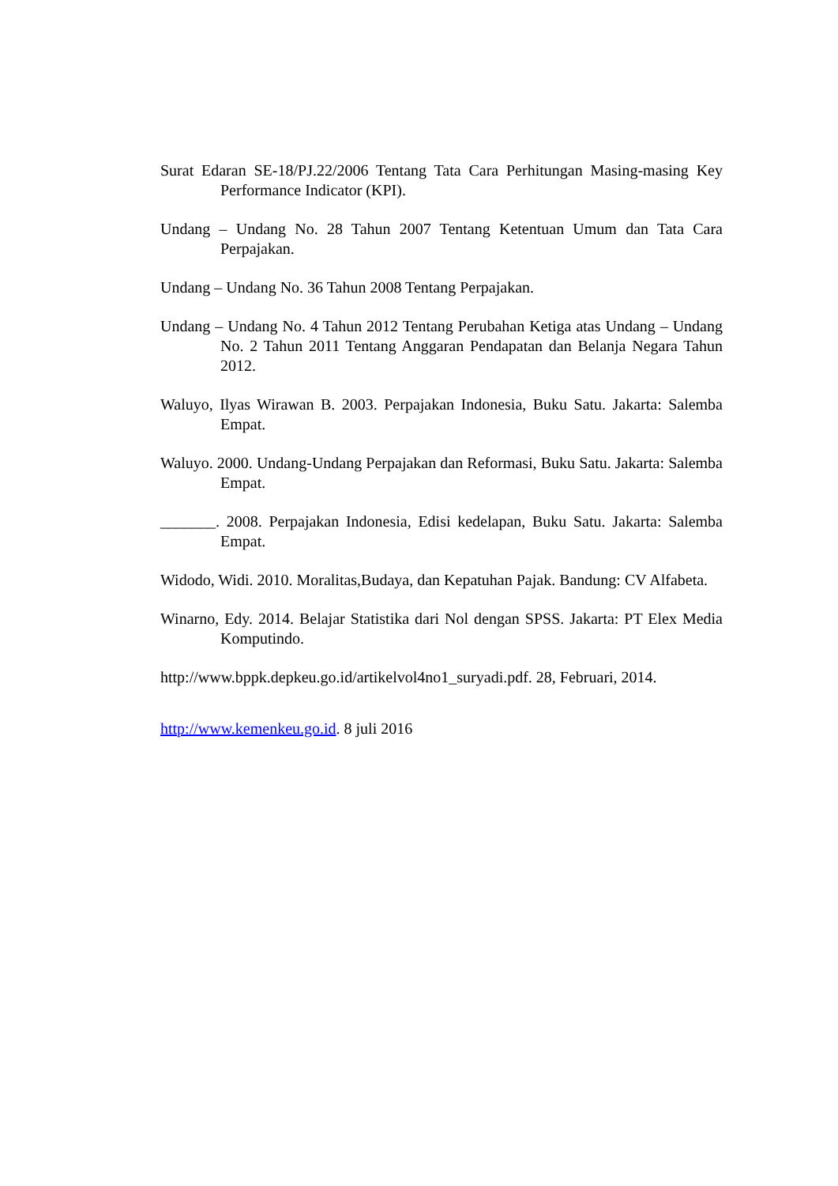Surat Edaran SE-18/PJ.22/2006 Tentang Tata Cara Perhitungan Masing-masing Key Performance Indicator (KPI).
Undang – Undang No. 28 Tahun 2007 Tentang Ketentuan Umum dan Tata Cara Perpajakan.
Undang – Undang No. 36 Tahun 2008 Tentang Perpajakan.
Undang – Undang No. 4 Tahun 2012 Tentang Perubahan Ketiga atas Undang – Undang No. 2 Tahun 2011 Tentang Anggaran Pendapatan dan Belanja Negara Tahun 2012.
Waluyo, Ilyas Wirawan B. 2003. Perpajakan Indonesia, Buku Satu. Jakarta: Salemba Empat.
Waluyo. 2000. Undang-Undang Perpajakan dan Reformasi, Buku Satu. Jakarta: Salemba Empat.
_______. 2008. Perpajakan Indonesia, Edisi kedelapan, Buku Satu. Jakarta: Salemba Empat.
Widodo, Widi. 2010. Moralitas,Budaya, dan Kepatuhan Pajak. Bandung: CV Alfabeta.
Winarno, Edy. 2014. Belajar Statistika dari Nol dengan SPSS. Jakarta: PT Elex Media Komputindo.
http://www.bppk.depkeu.go.id/artikelvol4no1_suryadi.pdf. 28, Februari, 2014.
http://www.kemenkeu.go.id. 8 juli 2016